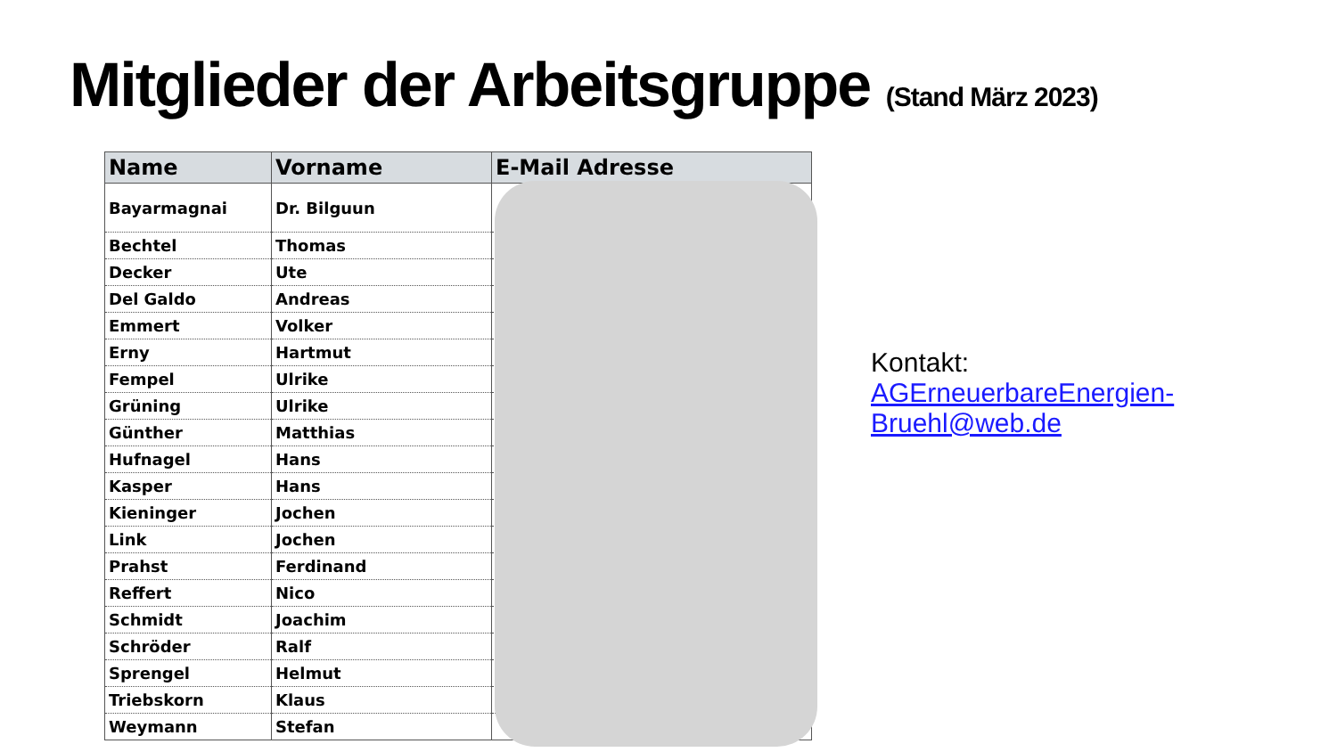Mitglieder der Arbeitsgruppe (Stand März 2023)
| Name | Vorname | E-Mail Adresse |
| --- | --- | --- |
| Bayarmagnai | Dr. Bilguun | |
| Bechtel | Thomas | |
| Decker | Ute | |
| Del Galdo | Andreas | |
| Emmert | Volker | |
| Erny | Hartmut | |
| Fempel | Ulrike | |
| Grüning | Ulrike | |
| Günther | Matthias | |
| Hufnagel | Hans | |
| Kasper | Hans | |
| Kieninger | Jochen | |
| Link | Jochen | |
| Prahst | Ferdinand | |
| Reffert | Nico | |
| Schmidt | Joachim | |
| Schröder | Ralf | |
| Sprengel | Helmut | |
| Triebskorn | Klaus | |
| Weymann | Stefan | |
Kontakt:
AGErneuerbareEnergien-
Bruehl@web.de